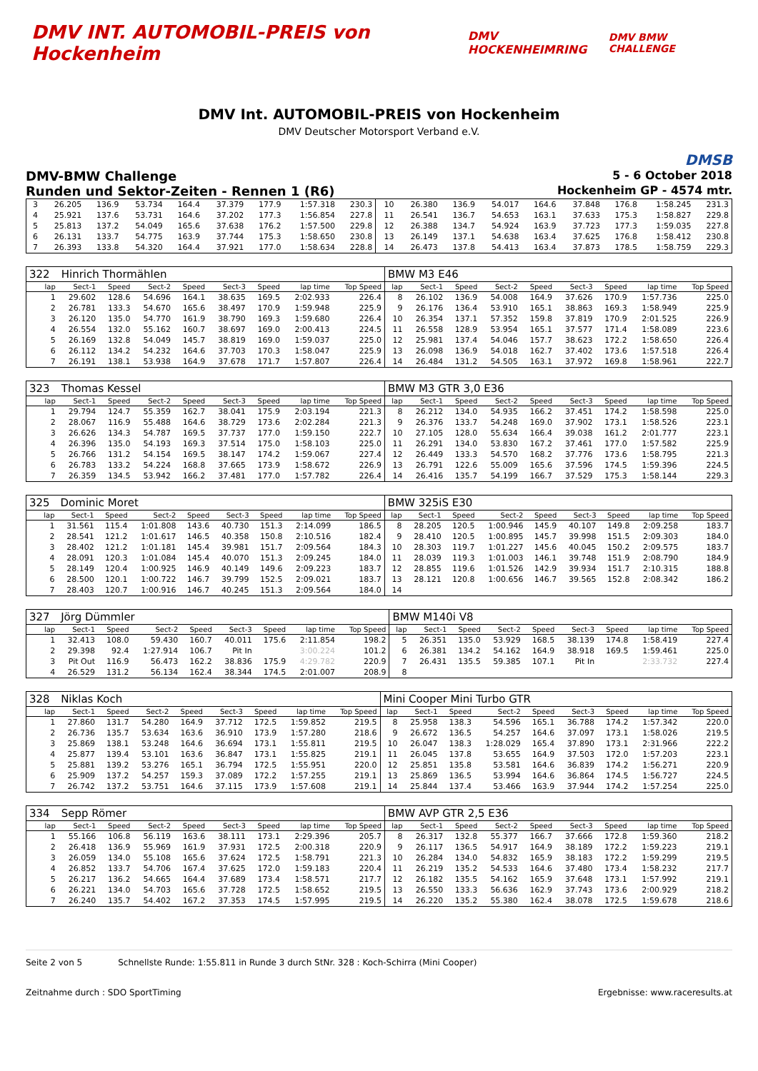DMV INT. AUTOMOBIL-PREIS von Hockenheim
DMV HOCKENHEIMRING DMV BMW CHALLENGE
DMV Int. AUTOMOBIL-PREIS von Hockenheim
DMV Deutscher Motorsport Verband e.V.
DMSB
DMV-BMW Challenge 5 - 6 October 2018
Runden und Sektor-Zeiten - Rennen 1 (R6) Hockenheim GP - 4574 mtr.
| 3 | 26.205 | 136.9 | 53.734 | 164.4 | 37.379 | 177.9 | 1:57.318 | 230.3 | 10 | 26.380 | 136.9 | 54.017 | 164.6 | 37.848 | 176.8 | 1:58.245 | 231.3 |
| 4 | 25.921 | 137.6 | 53.731 | 164.6 | 37.202 | 177.3 | 1:56.854 | 227.8 | 11 | 26.541 | 136.7 | 54.653 | 163.1 | 37.633 | 175.3 | 1:58.827 | 229.8 |
| 5 | 25.813 | 137.2 | 54.049 | 165.6 | 37.638 | 176.2 | 1:57.500 | 229.8 | 12 | 26.388 | 134.7 | 54.924 | 163.9 | 37.723 | 177.3 | 1:59.035 | 227.8 |
| 6 | 26.131 | 133.7 | 54.775 | 163.9 | 37.744 | 175.3 | 1:58.650 | 230.8 | 13 | 26.149 | 137.1 | 54.638 | 163.4 | 37.625 | 176.8 | 1:58.412 | 230.8 |
| 7 | 26.393 | 133.8 | 54.320 | 164.4 | 37.921 | 177.0 | 1:58.634 | 228.8 | 14 | 26.473 | 137.8 | 54.413 | 163.4 | 37.873 | 178.5 | 1:58.759 | 229.3 |
| 322 | Hinrich Thormählen | | | | | | | | BMW M3 E46 | | | | | | | | |
| lap | Sect-1 | Speed | Sect-2 | Speed | Sect-3 | Speed | lap time | Top Speed | lap | Sect-1 | Speed | Sect-2 | Speed | Sect-3 | Speed | lap time | Top Speed |
| 1 | 29.602 | 128.6 | 54.696 | 164.1 | 38.635 | 169.5 | 2:02.933 | 226.4 | 8 | 26.102 | 136.9 | 54.008 | 164.9 | 37.626 | 170.9 | 1:57.736 | 225.0 |
| 2 | 26.781 | 133.3 | 54.670 | 165.6 | 38.497 | 170.9 | 1:59.948 | 225.9 | 9 | 26.176 | 136.4 | 53.910 | 165.1 | 38.863 | 169.3 | 1:58.949 | 225.9 |
| 3 | 26.120 | 135.0 | 54.770 | 161.9 | 38.790 | 169.3 | 1:59.680 | 226.4 | 10 | 26.354 | 137.1 | 57.352 | 159.8 | 37.819 | 170.9 | 2:01.525 | 226.9 |
| 4 | 26.554 | 132.0 | 55.162 | 160.7 | 38.697 | 169.0 | 2:00.413 | 224.5 | 11 | 26.558 | 128.9 | 53.954 | 165.1 | 37.577 | 171.4 | 1:58.089 | 223.6 |
| 5 | 26.169 | 132.8 | 54.049 | 145.7 | 38.819 | 169.0 | 1:59.037 | 225.0 | 12 | 25.981 | 137.4 | 54.046 | 157.7 | 38.623 | 172.2 | 1:58.650 | 226.4 |
| 6 | 26.112 | 134.2 | 54.232 | 164.6 | 37.703 | 170.3 | 1:58.047 | 225.9 | 13 | 26.098 | 136.9 | 54.018 | 162.7 | 37.402 | 173.6 | 1:57.518 | 226.4 |
| 7 | 26.191 | 138.1 | 53.938 | 164.9 | 37.678 | 171.7 | 1:57.807 | 226.4 | 14 | 26.484 | 131.2 | 54.505 | 163.1 | 37.972 | 169.8 | 1:58.961 | 222.7 |
| 323 | Thomas Kessel | | | | | | | | BMW M3 GTR 3,0 E36 | | | | | | | | |
| lap | Sect-1 | Speed | Sect-2 | Speed | Sect-3 | Speed | lap time | Top Speed | lap | Sect-1 | Speed | Sect-2 | Speed | Sect-3 | Speed | lap time | Top Speed |
| 1 | 29.794 | 124.7 | 55.359 | 162.7 | 38.041 | 175.9 | 2:03.194 | 221.3 | 8 | 26.212 | 134.0 | 54.935 | 166.2 | 37.451 | 174.2 | 1:58.598 | 225.0 |
| 2 | 28.067 | 116.9 | 55.488 | 164.6 | 38.729 | 173.6 | 2:02.284 | 221.3 | 9 | 26.376 | 133.7 | 54.248 | 169.0 | 37.902 | 173.1 | 1:58.526 | 223.1 |
| 3 | 26.626 | 134.3 | 54.787 | 169.5 | 37.737 | 177.0 | 1:59.150 | 222.7 | 10 | 27.105 | 128.0 | 55.634 | 166.4 | 39.038 | 161.2 | 2:01.777 | 223.1 |
| 4 | 26.396 | 135.0 | 54.193 | 169.3 | 37.514 | 175.0 | 1:58.103 | 225.0 | 11 | 26.291 | 134.0 | 53.830 | 167.2 | 37.461 | 177.0 | 1:57.582 | 225.9 |
| 5 | 26.766 | 131.2 | 54.154 | 169.5 | 38.147 | 174.2 | 1:59.067 | 227.4 | 12 | 26.449 | 133.3 | 54.570 | 168.2 | 37.776 | 173.6 | 1:58.795 | 221.3 |
| 6 | 26.783 | 133.2 | 54.224 | 168.8 | 37.665 | 173.9 | 1:58.672 | 226.9 | 13 | 26.791 | 122.6 | 55.009 | 165.6 | 37.596 | 174.5 | 1:59.396 | 224.5 |
| 7 | 26.359 | 134.5 | 53.942 | 166.2 | 37.481 | 177.0 | 1:57.782 | 226.4 | 14 | 26.416 | 135.7 | 54.199 | 166.7 | 37.529 | 175.3 | 1:58.144 | 229.3 |
| 325 | Dominic Moret | | | | | | | | BMW 325iS E30 | | | | | | | | |
| lap | Sect-1 | Speed | Sect-2 | Speed | Sect-3 | Speed | lap time | Top Speed | lap | Sect-1 | Speed | Sect-2 | Speed | Sect-3 | Speed | lap time | Top Speed |
| 1 | 31.561 | 115.4 | 1:01.808 | 143.6 | 40.730 | 151.3 | 2:14.099 | 186.5 | 8 | 28.205 | 120.5 | 1:00.946 | 145.9 | 40.107 | 149.8 | 2:09.258 | 183.7 |
| 2 | 28.541 | 121.2 | 1:01.617 | 146.5 | 40.358 | 150.8 | 2:10.516 | 182.4 | 9 | 28.410 | 120.5 | 1:00.895 | 145.7 | 39.998 | 151.5 | 2:09.303 | 184.0 |
| 3 | 28.402 | 121.2 | 1:01.181 | 145.4 | 39.981 | 151.7 | 2:09.564 | 184.3 | 10 | 28.303 | 119.7 | 1:01.227 | 145.6 | 40.045 | 150.2 | 2:09.575 | 183.7 |
| 4 | 28.091 | 120.3 | 1:01.084 | 145.4 | 40.070 | 151.3 | 2:09.245 | 184.0 | 11 | 28.039 | 119.3 | 1:01.003 | 146.1 | 39.748 | 151.9 | 2:08.790 | 184.9 |
| 5 | 28.149 | 120.4 | 1:00.925 | 146.9 | 40.149 | 149.6 | 2:09.223 | 183.7 | 12 | 28.855 | 119.6 | 1:01.526 | 142.9 | 39.934 | 151.7 | 2:10.315 | 188.8 |
| 6 | 28.500 | 120.1 | 1:00.722 | 146.7 | 39.799 | 152.5 | 2:09.021 | 183.7 | 13 | 28.121 | 120.8 | 1:00.656 | 146.7 | 39.565 | 152.8 | 2:08.342 | 186.2 |
| 7 | 28.403 | 120.7 | 1:00.916 | 146.7 | 40.245 | 151.3 | 2:09.564 | 184.0 | 14 | | | | | | | | |
| 327 | Jörg Dümmler | | | | | | | | BMW M140i V8 | | | | | | | | |
| lap | Sect-1 | Speed | Sect-2 | Speed | Sect-3 | Speed | lap time | Top Speed | lap | Sect-1 | Speed | Sect-2 | Speed | Sect-3 | Speed | lap time | Top Speed |
| 1 | 32.413 | 108.0 | 59.430 | 160.7 | 40.011 | 175.6 | 2:11.854 | 198.2 | 5 | 26.351 | 135.0 | 53.929 | 168.5 | 38.139 | 174.8 | 1:58.419 | 227.4 |
| 2 | 29.398 | 92.4 | 1:27.914 | 106.7 | Pit In | | 3:00.224 | 101.2 | 6 | 26.381 | 134.2 | 54.162 | 164.9 | 38.918 | 169.5 | 1:59.461 | 225.0 |
| 3 | Pit Out | 116.9 | 56.473 | 162.2 | 38.836 | 175.9 | 4:29.782 | 220.9 | 7 | 26.431 | 135.5 | 59.385 | 107.1 | Pit In | | 2:33.732 | 227.4 |
| 4 | 26.529 | 131.2 | 56.134 | 162.4 | 38.344 | 174.5 | 2:01.007 | 208.9 | 8 | | | | | | | | |
| 328 | Niklas Koch | | | | | | | | Mini Cooper Mini Turbo GTR | | | | | | | | |
| lap | Sect-1 | Speed | Sect-2 | Speed | Sect-3 | Speed | lap time | Top Speed | lap | Sect-1 | Speed | Sect-2 | Speed | Sect-3 | Speed | lap time | Top Speed |
| 1 | 27.860 | 131.7 | 54.280 | 164.9 | 37.712 | 172.5 | 1:59.852 | 219.5 | 8 | 25.958 | 138.3 | 54.596 | 165.1 | 36.788 | 174.2 | 1:57.342 | 220.0 |
| 2 | 26.736 | 135.7 | 53.634 | 163.6 | 36.910 | 173.9 | 1:57.280 | 218.6 | 9 | 26.672 | 136.5 | 54.257 | 164.6 | 37.097 | 173.1 | 1:58.026 | 219.5 |
| 3 | 25.869 | 138.1 | 53.248 | 164.6 | 36.694 | 173.1 | 1:55.811 | 219.5 | 10 | 26.047 | 138.3 | 1:28.029 | 165.4 | 37.890 | 173.1 | 2:31.966 | 222.2 |
| 4 | 25.877 | 139.4 | 53.101 | 163.6 | 36.847 | 173.1 | 1:55.825 | 219.1 | 11 | 26.045 | 137.8 | 53.655 | 164.9 | 37.503 | 172.0 | 1:57.203 | 223.1 |
| 5 | 25.881 | 139.2 | 53.276 | 165.1 | 36.794 | 172.5 | 1:55.951 | 220.0 | 12 | 25.851 | 135.8 | 53.581 | 164.6 | 36.839 | 174.2 | 1:56.271 | 220.9 |
| 6 | 25.909 | 137.2 | 54.257 | 159.3 | 37.089 | 172.2 | 1:57.255 | 219.1 | 13 | 25.869 | 136.5 | 53.994 | 164.6 | 36.864 | 174.5 | 1:56.727 | 224.5 |
| 7 | 26.742 | 137.2 | 53.751 | 164.6 | 37.115 | 173.9 | 1:57.608 | 219.1 | 14 | 25.844 | 137.4 | 53.466 | 163.9 | 37.944 | 174.2 | 1:57.254 | 225.0 |
| 334 | Sepp Römer | | | | | | | | BMW AVP GTR 2,5 E36 | | | | | | | | |
| lap | Sect-1 | Speed | Sect-2 | Speed | Sect-3 | Speed | lap time | Top Speed | lap | Sect-1 | Speed | Sect-2 | Speed | Sect-3 | Speed | lap time | Top Speed |
| 1 | 55.166 | 106.8 | 56.119 | 163.6 | 38.111 | 173.1 | 2:29.396 | 205.7 | 8 | 26.317 | 132.8 | 55.377 | 166.7 | 37.666 | 172.8 | 1:59.360 | 218.2 |
| 2 | 26.418 | 136.9 | 55.969 | 161.9 | 37.931 | 172.5 | 2:00.318 | 220.9 | 9 | 26.117 | 136.5 | 54.917 | 164.9 | 38.189 | 172.2 | 1:59.223 | 219.1 |
| 3 | 26.059 | 134.0 | 55.108 | 165.6 | 37.624 | 172.5 | 1:58.791 | 221.3 | 10 | 26.284 | 134.0 | 54.832 | 165.9 | 38.183 | 172.2 | 1:59.299 | 219.5 |
| 4 | 26.852 | 133.7 | 54.706 | 167.4 | 37.625 | 172.0 | 1:59.183 | 220.4 | 11 | 26.219 | 135.2 | 54.533 | 164.6 | 37.480 | 173.4 | 1:58.232 | 217.7 |
| 5 | 26.217 | 136.2 | 54.665 | 164.4 | 37.689 | 173.4 | 1:58.571 | 217.7 | 12 | 26.182 | 135.5 | 54.162 | 165.9 | 37.648 | 173.1 | 1:57.992 | 219.1 |
| 6 | 26.221 | 134.0 | 54.703 | 165.6 | 37.728 | 172.5 | 1:58.652 | 219.5 | 13 | 26.550 | 133.3 | 56.636 | 162.9 | 37.743 | 173.6 | 2:00.929 | 218.2 |
| 7 | 26.240 | 135.7 | 54.402 | 167.2 | 37.353 | 174.5 | 1:57.995 | 219.5 | 14 | 26.220 | 135.2 | 55.380 | 162.4 | 38.078 | 172.5 | 1:59.678 | 218.6 |
Seite 2 von 5 Schnellste Runde: 1:55.811 in Runde 3 durch StNr. 328 : Koch-Schirra (Mini Cooper)
Zeitnahme durch : SDO SportTiming Ergebnisse: www.raceresults.at